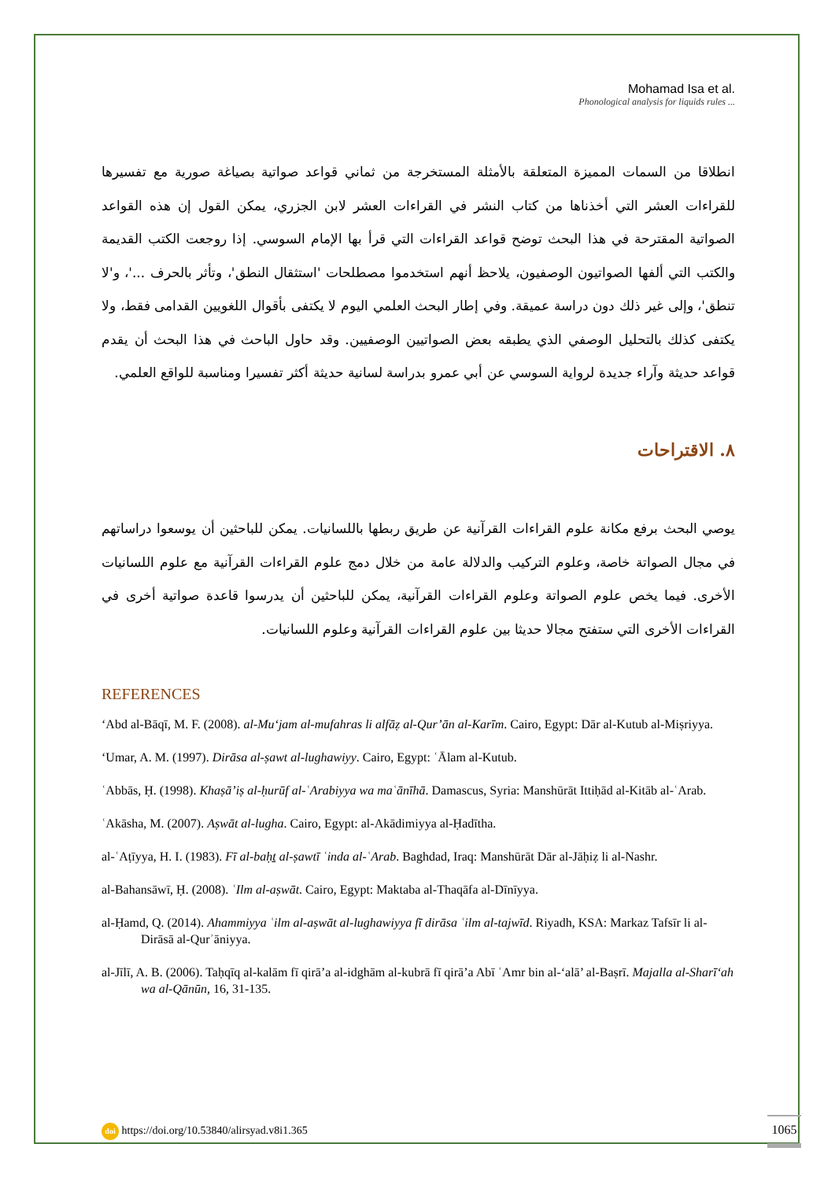Mohamad Isa et al.
Phonological analysis for liquids rules ...
انطلاقا من السمات المميزة المتعلقة بالأمثلة المستخرجة من ثماني قواعد صواتية بصياغة صورية مع تفسيرها للقراءات العشر التي أخذناها من كتاب النشر في القراءات العشر لابن الجزري، يمكن القول إن هذه القواعد الصواتية المقترحة في هذا البحث توضح قواعد القراءات التي قرأ بها الإمام السوسي. إذا روجعت الكتب القديمة والكتب التي ألفها الصواتيون الوصفيون، يلاحظ أنهم استخدموا مصطلحات 'استثقال النطق'، وتأثر بالحرف ...'، و'لا تنطق'، وإلى غير ذلك دون دراسة عميقة. وفي إطار البحث العلمي اليوم لا يكتفى بأقوال اللغويين القدامى فقط، ولا يكتفى كذلك بالتحليل الوصفي الذي يطبقه بعض الصواتيين الوصفيين. وقد حاول الباحث في هذا البحث أن يقدم قواعد حديثة وآراء جديدة لرواية السوسي عن أبي عمرو بدراسة لسانية حديثة أكثر تفسيرا ومناسبة للواقع العلمي.
٨. الاقتراحات
يوصي البحث برفع مكانة علوم القراءات القرآنية عن طريق ربطها باللسانيات. يمكن للباحثين أن يوسعوا دراساتهم في مجال الصواتة خاصة، وعلوم التركيب والدلالة عامة من خلال دمج علوم القراءات القرآنية مع علوم اللسانيات الأخرى. فيما يخص علوم الصواتة وعلوم القراءات القرآنية، يمكن للباحثين أن يدرسوا قاعدة صواتية أخرى في القراءات الأخرى التي ستفتح مجالا حديثا بين علوم القراءات القرآنية وعلوم اللسانيات.
REFERENCES
‘Abd al-Bāqī, M. F. (2008). al-Mu‘jam al-mufahras li alfāẓ al-Qur’ān al-Karīm. Cairo, Egypt: Dār al-Kutub al-Miṣriyya.
‘Umar, A. M. (1997). Dirāsa al-ṣawt al-lughawiyy. Cairo, Egypt: ʿĀlam al-Kutub.
ʿAbbās, Ḥ. (1998). Khaṣā’iṣ al-ḥurūf al-ʿArabiyya wa maʿānīhā. Damascus, Syria: Manshūrāt Ittiḥād al-Kitāb al-ʿArab.
ʿAkāsha, M. (2007). Aṣwāt al-lugha. Cairo, Egypt: al-Akādimiyya al-Ḥadītha.
al-ʿAṭīyya, H. I. (1983). Fī al-baḥṯ al-ṣawtī ʿinda al-ʿArab. Baghdad, Iraq: Manshūrāt Dār al-Jāḥiẓ li al-Nashr.
al-Bahansāwī, Ḥ. (2008). ʿIlm al-aṣwāt. Cairo, Egypt: Maktaba al-Thaqāfa al-Dīnīyya.
al-Ḥamd, Q. (2014). Ahammiyya ʿilm al-aṣwāt al-lughawiyya fī dirāsa ʿilm al-tajwīd. Riyadh, KSA: Markaz Tafsīr li al-Dirāsā al-Qurʾāniyya.
al-Jīlī, A. B. (2006). Taḥqīq al-kalām fī qirā’a al-idghām al-kubrā fī qirā’a Abī ʿAmr bin al-‘alā’ al-Baṣrī. Majalla al-Sharī‘ah wa al-Qānūn, 16, 31-135.
doi https://doi.org/10.53840/alirsyad.v8i1.365
1065